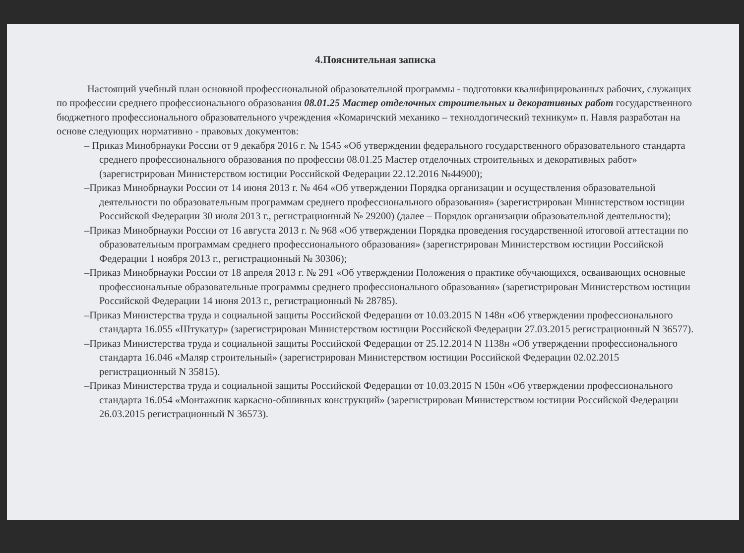4.Пояснительная записка
Настоящий учебный план основной профессиональной образовательной программы - подготовки квалифицированных рабочих, служащих по профессии среднего профессионального образования 08.01.25 Мастер отделочных строительных и декоративных работ государственного бюджетного профессионального образовательного учреждения «Комаричский механико – технолдогический техникум» п. Навля разработан на основе следующих нормативно - правовых документов:
– Приказ Минобрнауки России от 9 декабря 2016 г. № 1545 «Об утверждении федерального государственного образовательного стандарта среднего профессионального образования по профессии 08.01.25 Мастер отделочных строительных и декоративных работ» (зарегистрирован Министерством юстиции Российской Федерации 22.12.2016 №44900);
–Приказ Минобрнауки России от 14 июня 2013 г. № 464 «Об утверждении Порядка организации и осуществления образовательной деятельности по образовательным программам среднего профессионального образования» (зарегистрирован Министерством юстиции Российской Федерации 30 июля 2013 г., регистрационный № 29200) (далее – Порядок организации образовательной деятельности);
–Приказ Минобрнауки России от 16 августа 2013 г. № 968 «Об утверждении Порядка проведения государственной итоговой аттестации по образовательным программам среднего профессионального образования» (зарегистрирован Министерством юстиции Российской Федерации 1 ноября 2013 г., регистрационный № 30306);
–Приказ Минобрнауки России от 18 апреля 2013 г. № 291 «Об утверждении Положения о практике обучающихся, осваивающих основные профессиональные образовательные программы среднего профессионального образования» (зарегистрирован Министерством юстиции Российской Федерации 14 июня 2013 г., регистрационный № 28785).
–Приказ Министерства труда и социальной защиты Российской Федерации от 10.03.2015 N 148н «Об утверждении профессионального стандарта 16.055 «Штукатур» (зарегистрирован Министерством юстиции Российской Федерации 27.03.2015 регистрационный N 36577).
–Приказ Министерства труда и социальной защиты Российской Федерации от 25.12.2014 N 1138н «Об утверждении профессионального стандарта 16.046 «Маляр строительный» (зарегистрирован Министерством юстиции Российской Федерации 02.02.2015 регистрационный N 35815).
–Приказ Министерства труда и социальной защиты Российской Федерации от 10.03.2015 N 150н «Об утверждении профессионального стандарта 16.054 «Монтажник каркасно-обшивных конструкций» (зарегистрирован Министерством юстиции Российской Федерации 26.03.2015 регистрационный N 36573).